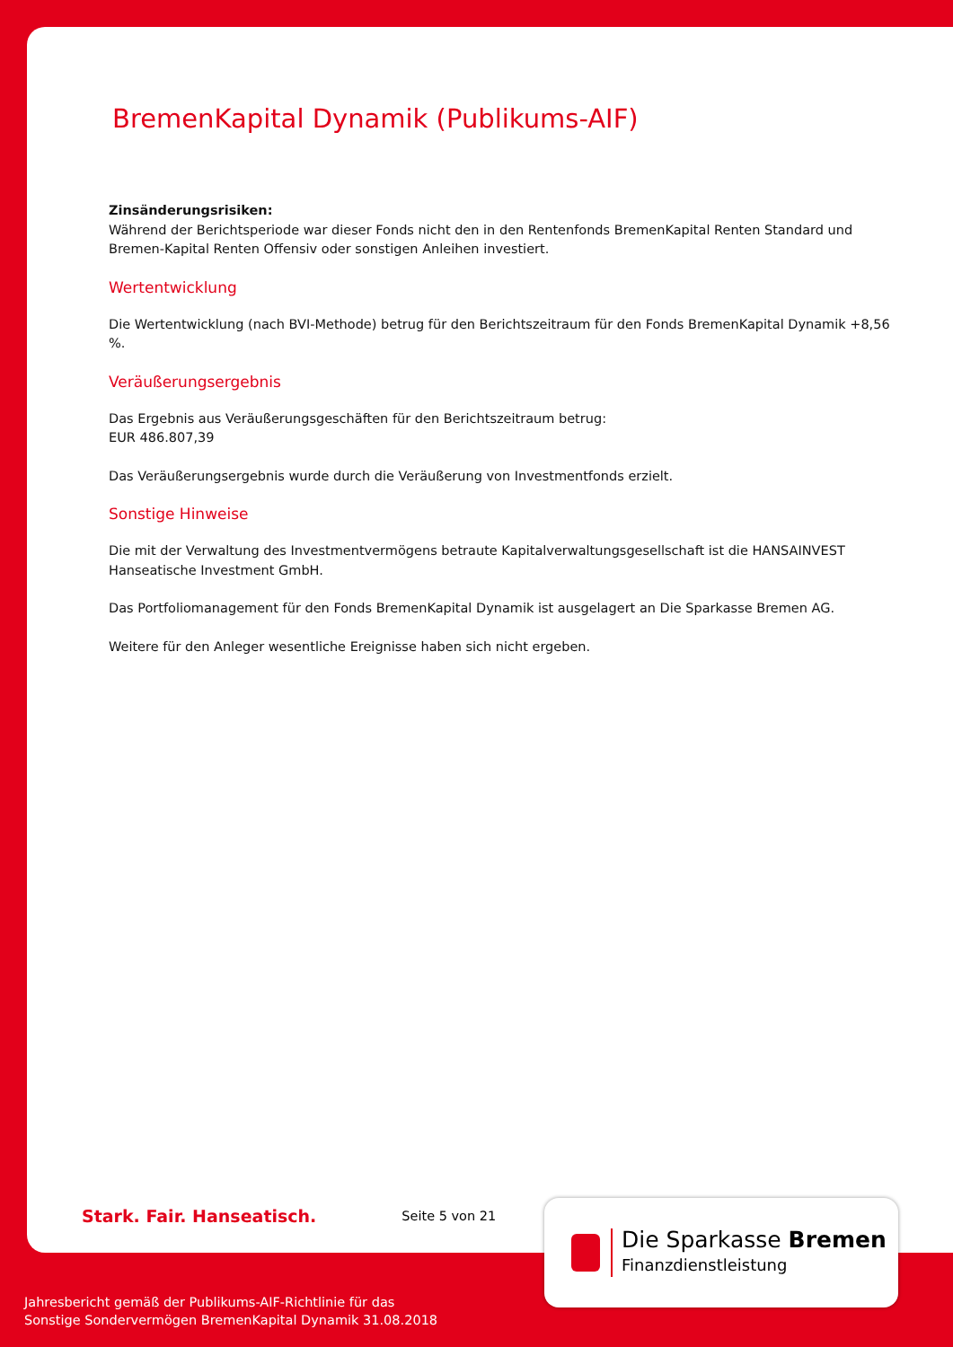BremenKapital Dynamik (Publikums-AIF)
Zinsänderungsrisiken:
Während der Berichtsperiode war dieser Fonds nicht den in den Rentenfonds BremenKapital Renten Standard und Bremen-Kapital Renten Offensiv oder sonstigen Anleihen investiert.
Wertentwicklung
Die Wertentwicklung (nach BVI-Methode) betrug für den Berichtszeitraum für den Fonds BremenKapital Dynamik +8,56 %.
Veräußerungsergebnis
Das Ergebnis aus Veräußerungsgeschäften für den Berichtszeitraum betrug:
EUR 486.807,39
Das Veräußerungsergebnis wurde durch die Veräußerung von Investmentfonds erzielt.
Sonstige Hinweise
Die mit der Verwaltung des Investmentvermögens betraute Kapitalverwaltungsgesellschaft ist die HANSAINVEST Hanseatische Investment GmbH.
Das Portfoliomanagement für den Fonds BremenKapital Dynamik ist ausgelagert an Die Sparkasse Bremen AG.
Weitere für den Anleger wesentliche Ereignisse haben sich nicht ergeben.
Stark. Fair. Hanseatisch. Seite 5 von 21
Die Sparkasse Bremen
Finanzdienstleistung
Jahresbericht gemäß der Publikums-AIF-Richtlinie für das
Sonstige Sondervermögen BremenKapital Dynamik 31.08.2018